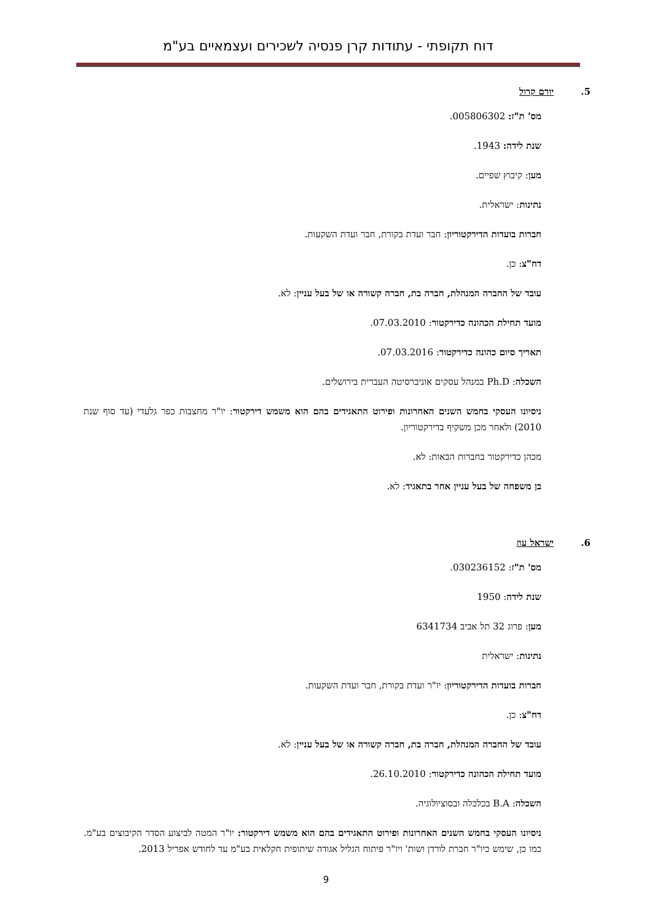דוח תקופתי - עתודות קרן פנסיה לשכירים ועצמאיים בע"מ
5. יורם קרול
מס' ת"ז: 005806302.
שנת לידה: 1943.
מען: קיבוץ שפיים.
נתינות: ישראלית.
חברות בועדות הדירקטוריון: חבר ועדת בקורת, חבר ועדת השקעות.
דח"צ: כן.
עובד של החברה המנהלת, חברה בת, חברה קשורה או של בעל עניין: לא.
מועד תחילת הכהונה כדירקטור: 07.03.2010.
תאריך סיום כהונה כדירקטור: 07.03.2016.
השכלה: Ph.D במנהל עסקים אוניברסיטה העברית בירושלים.
ניסיונו העסקי בחמש השנים האחרונות ופירוט התאגידים בהם הוא משמש דירקטור: יו"ר מחצבות כפר גלעדי (עד סוף שנת 2010) ולאחר מכן משקיף בדירקטוריון.
מכהן כדירקטור בחברות הבאות: לא.
בן משפחה של בעל עניין אחר בתאגיד: לא.
6. ישראל עוז
מס' ת"ז: 030236152.
שנת לידה: 1950
מען: פרוג 32 תל אביב 6341734
נתינות: ישראלית
חברות בועדות הדירקטוריון: יו"ר ועדת בקורת, חבר ועדת השקעות.
דח"צ: כן.
עובד של החברה המנהלת, חברה בת, חברה קשורה או של בעל עניין: לא.
מועד תחילת הכהונה כדירקטור: 26.10.2010.
השכלה: B.A בכלכלה ובסוציולוגיה.
ניסיונו העסקי בחמש השנים האחרונות ופירוט התאגידים בהם הוא משמש דירקטור: יו"ר המטה לביצוע הסדר הקיבוצים בע"מ. כמו כן, שימש כיו"ר חברת לורדן ושות' ויו"ר פיתוח הגליל אגודה שיתופית חקלאית בע"מ עד לחודש אפריל 2013.
9